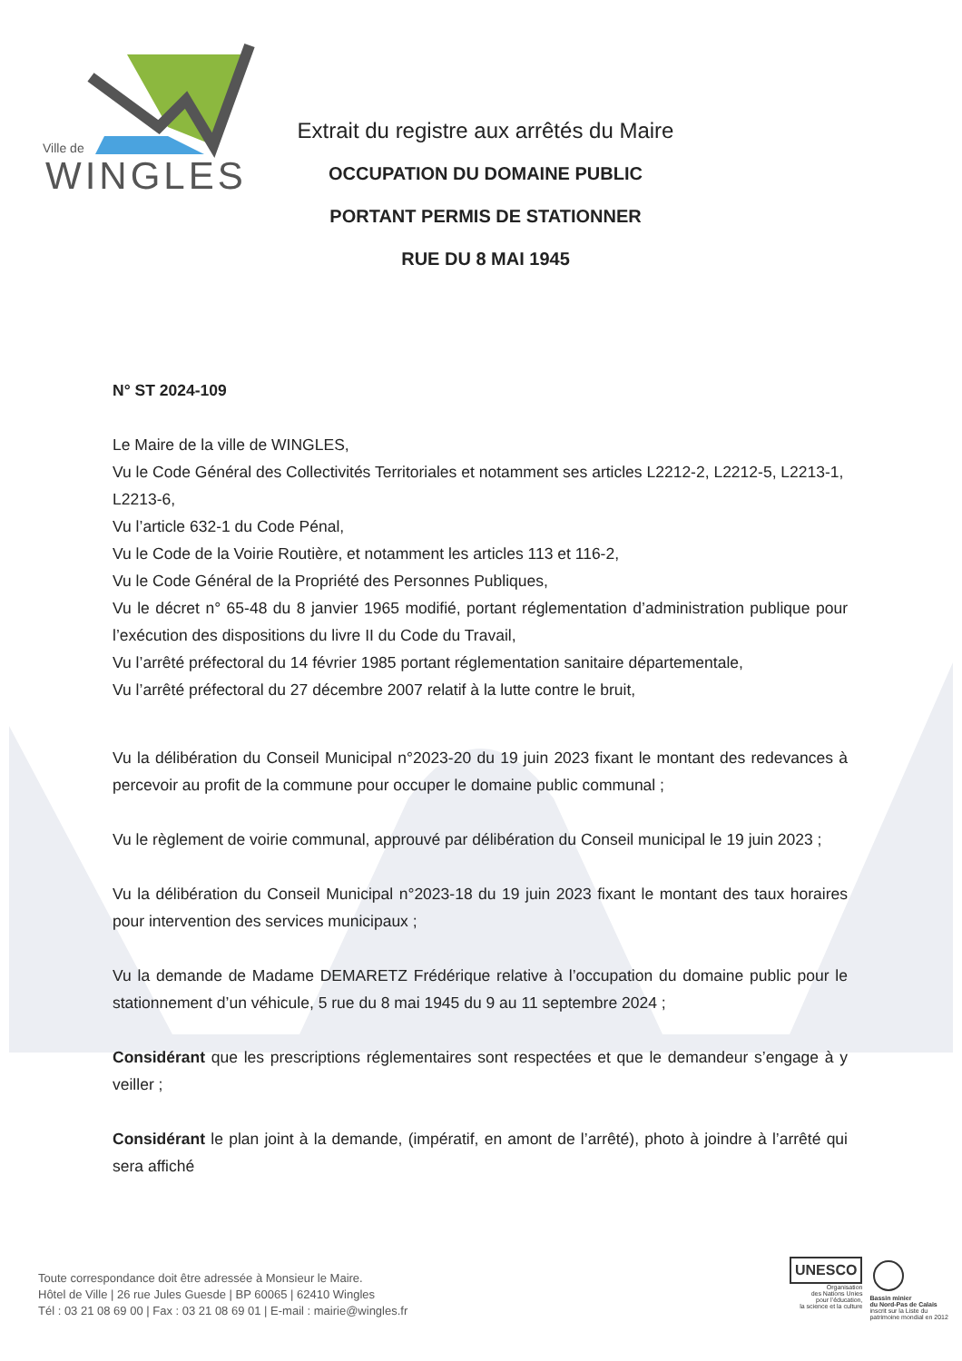Ville de
WINGLES
Extrait du registre aux arrêtés du Maire
OCCUPATION DU DOMAINE PUBLIC
PORTANT PERMIS DE STATIONNER
RUE DU 8 MAI 1945
N° ST 2024-109
Le Maire de la ville de WINGLES,
Vu le Code Général des Collectivités Territoriales et notamment ses articles L2212-2, L2212-5, L2213-1, L2213-6,
Vu l’article 632-1 du Code Pénal,
Vu le Code de la Voirie Routière, et notamment les articles 113 et 116-2,
Vu le Code Général de la Propriété des Personnes Publiques,
Vu le décret n° 65-48 du 8 janvier 1965 modifié, portant réglementation d’administration publique pour l’exécution des dispositions du livre II du Code du Travail,
Vu l’arrêté préfectoral du 14 février 1985 portant réglementation sanitaire départementale,
Vu l’arrêté préfectoral du 27 décembre 2007 relatif à la lutte contre le bruit,
Vu la délibération du Conseil Municipal n°2023-20 du 19 juin 2023 fixant le montant des redevances à percevoir au profit de la commune pour occuper le domaine public communal ;
Vu le règlement de voirie communal, approuvé par délibération du Conseil municipal le 19 juin 2023 ;
Vu la délibération du Conseil Municipal n°2023-18 du 19 juin 2023 fixant le montant des taux horaires pour intervention des services municipaux ;
Vu la demande de Madame DEMARETZ Frédérique relative à l’occupation du domaine public pour le stationnement d’un véhicule, 5 rue du 8 mai 1945 du 9 au 11 septembre 2024 ;
Considérant que les prescriptions réglementaires sont respectées et que le demandeur s’engage à y veiller ;
Considérant le plan joint à la demande, (impératif, en amont de l’arrêté), photo à joindre à l’arrêté qui sera affiché
Toute correspondance doit être adressée à Monsieur le Maire.
Hôtel de Ville | 26 rue Jules Guesde | BP 60065 | 62410 Wingles
Tél : 03 21 08 69 00 | Fax : 03 21 08 69 01 | E-mail : mairie@wingles.fr
UNESCO
Organisation
des Nations Unies
pour l’éducation,
la science et la culture
Bassin minier
du Nord-Pas de Calais
inscrit sur la Liste du
patrimoine mondial en 2012